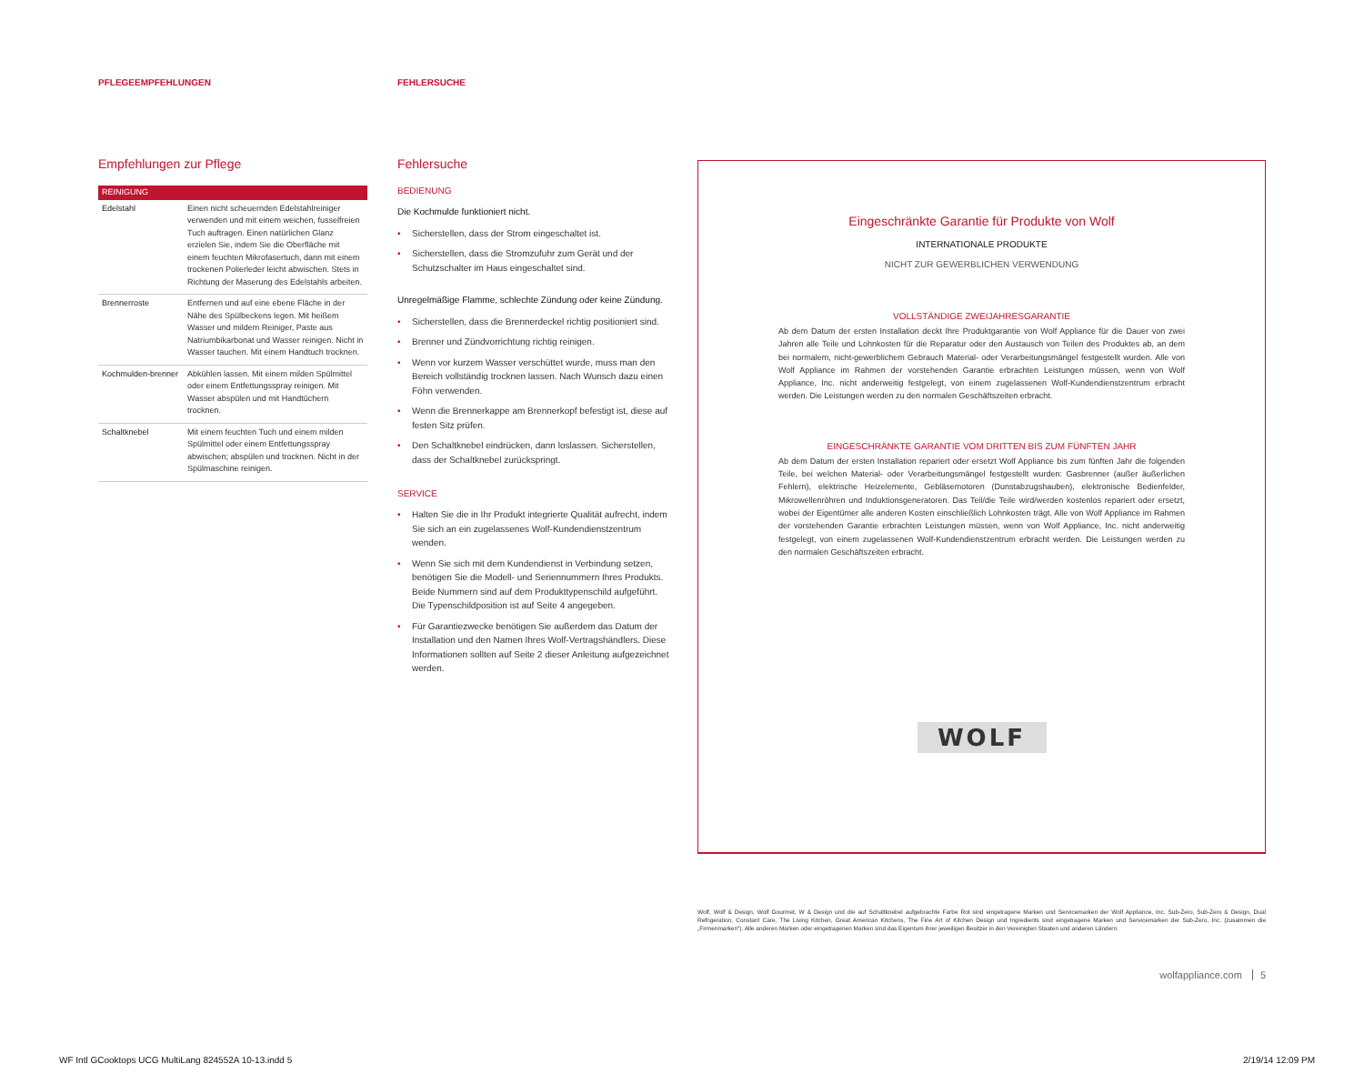PFLEGEEMPFEHLUNGEN FEHLERSUCHE
Empfehlungen zur Pflege
| REINIGUNG | |
| --- | --- |
| Edelstahl | Einen nicht scheuernden Edelstahlreiniger verwenden und mit einem weichen, fusselfreien Tuch auftragen. Einen natürlichen Glanz erzielen Sie, indem Sie die Oberfläche mit einem feuchten Mikrofasertuch, dann mit einem trockenen Polierleder leicht abwischen. Stets in Richtung der Maserung des Edelstahls arbeiten. |
| Brennerroste | Entfernen und auf eine ebene Fläche in der Nähe des Spülbeckens legen. Mit heißem Wasser und mildem Reiniger, Paste aus Natriumbikarbonat und Wasser reinigen. Nicht in Wasser tauchen. Mit einem Handtuch trocknen. |
| Kochmulden-brenner | Abkühlen lassen. Mit einem milden Spülmittel oder einem Entfettungsspray reinigen. Mit Wasser abspülen und mit Handtüchern trocknen. |
| Schaltknebel | Mit einem feuchten Tuch und einem milden Spülmittel oder einem Entfettungsspray abwischen; abspülen und trocknen. Nicht in der Spülmaschine reinigen. |
Fehlersuche
BEDIENUNG
Die Kochmulde funktioniert nicht.
• Sicherstellen, dass der Strom eingeschaltet ist.
• Sicherstellen, dass die Stromzufuhr zum Gerät und der Schutzschalter im Haus eingeschaltet sind.
Unregelmäßige Flamme, schlechte Zündung oder keine Zündung.
• Sicherstellen, dass die Brennerdeckel richtig positioniert sind.
• Brenner und Zündvorrichtung richtig reinigen.
• Wenn vor kurzem Wasser verschüttet wurde, muss man den Bereich vollständig trocknen lassen. Nach Wunsch dazu einen Föhn verwenden.
• Wenn die Brennerkappe am Brennerkopf befestigt ist, diese auf festen Sitz prüfen.
• Den Schaltknebel eindrücken, dann loslassen. Sicherstellen, dass der Schaltknebel zurückspringt.
SERVICE
• Halten Sie die in Ihr Produkt integrierte Qualität aufrecht, indem Sie sich an ein zugelassenes Wolf-Kundendienstzentrum wenden.
• Wenn Sie sich mit dem Kundendienst in Verbindung setzen, benötigen Sie die Modell- und Seriennummern Ihres Produkts. Beide Nummern sind auf dem Produkttypenschild aufgeführt. Die Typenschildposition ist auf Seite 4 angegeben.
• Für Garantiezwecke benötigen Sie außerdem das Datum der Installation und den Namen Ihres Wolf-Vertragshändlers. Diese Informationen sollten auf Seite 2 dieser Anleitung aufgezeichnet werden.
Eingeschränkte Garantie für Produkte von Wolf
INTERNATIONALE PRODUKTE
NICHT ZUR GEWERBLICHEN VERWENDUNG
VOLLSTÄNDIGE ZWEIJAHRESGARANTIE
Ab dem Datum der ersten Installation deckt Ihre Produktgarantie von Wolf Appliance für die Dauer von zwei Jahren alle Teile und Lohnkosten für die Reparatur oder den Austausch von Teilen des Produktes ab, an dem bei normalem, nicht-gewerblichem Gebrauch Material- oder Verarbeitungsmängel festgestellt wurden. Alle von Wolf Appliance im Rahmen der vorstehenden Garantie erbrachten Leistungen müssen, wenn von Wolf Appliance, Inc. nicht anderweitig festgelegt, von einem zugelassenen Wolf-Kundendienstzentrum erbracht werden. Die Leistungen werden zu den normalen Geschäftszeiten erbracht.
EINGESCHRÄNKTE GARANTIE VOM DRITTEN BIS ZUM FÜNFTEN JAHR
Ab dem Datum der ersten Installation repariert oder ersetzt Wolf Appliance bis zum fünften Jahr die folgenden Teile, bei welchen Material- oder Verarbeitungsmängel festgestellt wurden: Gasbrenner (außer äußerlichen Fehlern), elektrische Heizelemente, Gebläsemotoren (Dunstabzugshauben), elektronische Bedienfelder, Mikrowellenröhren und Induktionsgeneratoren. Das Teil/die Teile wird/werden kostenlos repariert oder ersetzt, wobei der Eigentümer alle anderen Kosten einschließlich Lohnkosten trägt. Alle von Wolf Appliance im Rahmen der vorstehenden Garantie erbrachten Leistungen müssen, wenn von Wolf Appliance, Inc. nicht anderweitig festgelegt, von einem zugelassenen Wolf-Kundendienstzentrum erbracht werden. Die Leistungen werden zu den normalen Geschäftszeiten erbracht.
WOLF
Wolf, Wolf & Design, Wolf Gourmet, W & Design und die auf Schaltknebel aufgebrachte Farbe Rot sind eingetragene Marken und Servicemarken der Wolf Appliance, Inc. Sub-Zero, Sub-Zero & Design, Dual Refrigeration, Constant Care, The Living Kitchen, Great American Kitchens, The Fine Art of Kitchen Design und Ingredients sind eingetragene Marken und Servicemarken der Sub-Zero, Inc. (zusammen die „Firmenmarken“). Alle anderen Marken oder eingetragenen Marken sind das Eigentum ihrer jeweiligen Besitzer in den Vereinigten Staaten und anderen Ländern.
wolfappliance.com 5
WF Intl GCooktops UCG MultiLang 824552A 10-13.indd 5
2/19/14 12:09 PM